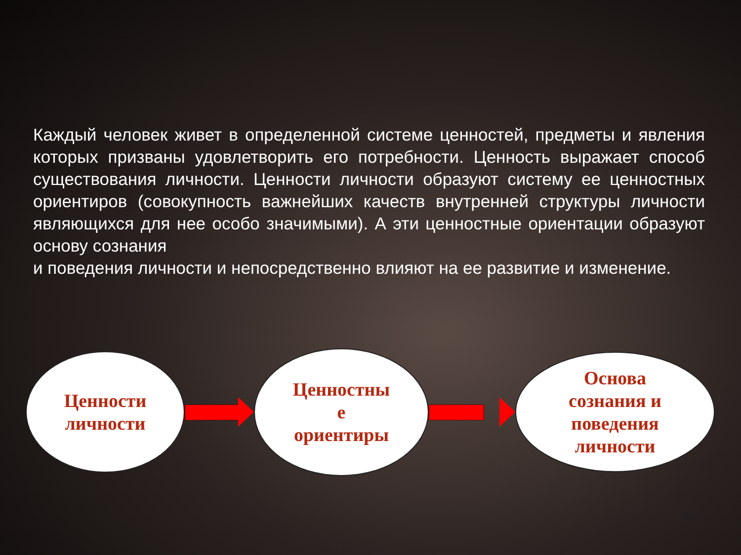Каждый человек живет в определенной системе ценностей, предметы и явления которых призваны удовлетворить его потребности. Ценность выражает способ существования личности. Ценности личности образуют систему ее ценностных ориентиров (совокупность важнейших качеств внутренней структуры личности являющихся для нее особо значимыми). А эти ценностные ориентации образуют основу сознания
и поведения личности и непосредственно влияют на ее развитие и изменение.
Ценности
личности
Ценностны
е
ориентиры
Основа
сознания и
поведения
личности
10